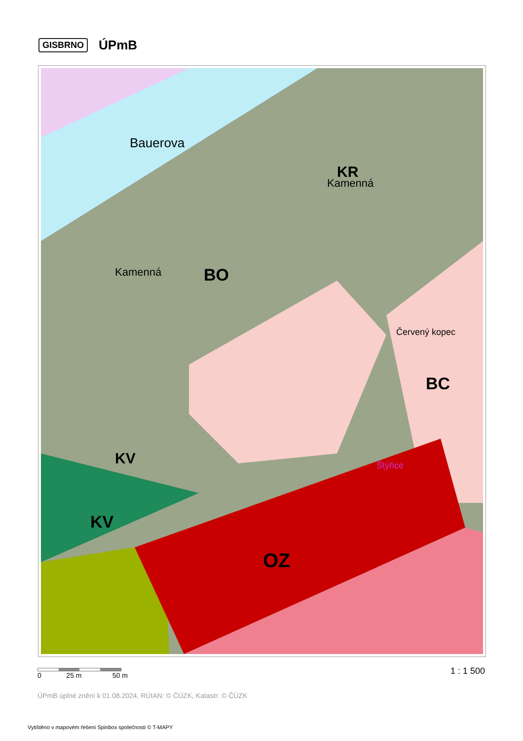GISBRNO ÚPmB
OZ
BO
BC
KV
KV
KR
Kamenná
Kamenná
Bauerova
Štýřice
Červený kopec
0 25 m 50 m
1 : 1 500
ÚPmB úplné znění k 01.08.2024, RÚIAN: © ČÚZK, Katastr: © ČÚZK
Vytištěno v mapovém řešení Spinbox společnosti © T-MAPY